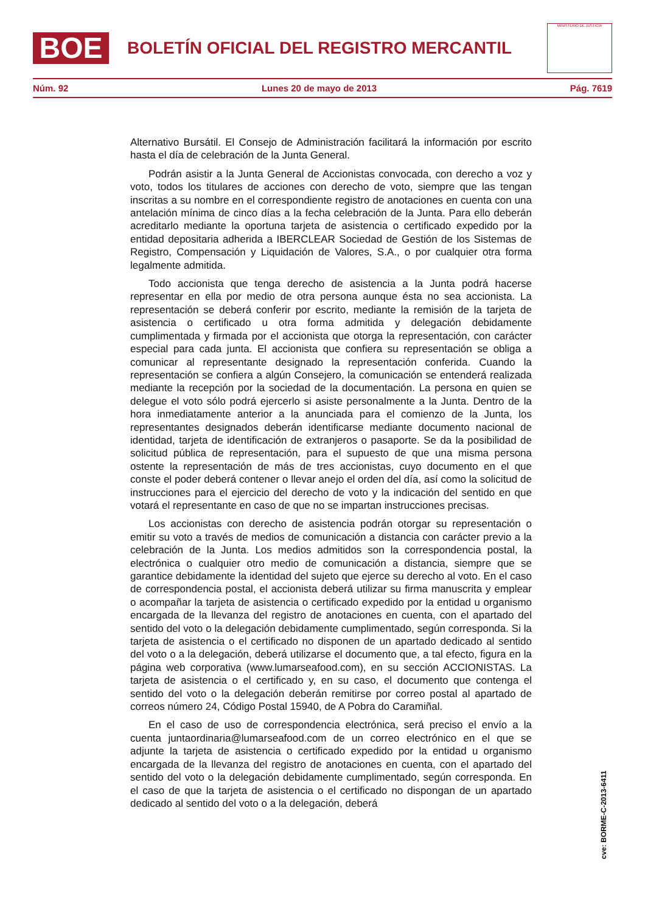BOE
BOLETÍN OFICIAL DEL REGISTRO MERCANTIL
MINISTERIO DE JUSTICIA
Núm. 92 Lunes 20 de mayo de 2013 Pág. 7619
Alternativo Bursátil. El Consejo de Administración facilitará la información por escrito hasta el día de celebración de la Junta General.
Podrán asistir a la Junta General de Accionistas convocada, con derecho a voz y voto, todos los titulares de acciones con derecho de voto, siempre que las tengan inscritas a su nombre en el correspondiente registro de anotaciones en cuenta con una antelación mínima de cinco días a la fecha celebración de la Junta. Para ello deberán acreditarlo mediante la oportuna tarjeta de asistencia o certificado expedido por la entidad depositaria adherida a IBERCLEAR Sociedad de Gestión de los Sistemas de Registro, Compensación y Liquidación de Valores, S.A., o por cualquier otra forma legalmente admitida.
Todo accionista que tenga derecho de asistencia a la Junta podrá hacerse representar en ella por medio de otra persona aunque ésta no sea accionista. La representación se deberá conferir por escrito, mediante la remisión de la tarjeta de asistencia o certificado u otra forma admitida y delegación debidamente cumplimentada y firmada por el accionista que otorga la representación, con carácter especial para cada junta. El accionista que confiera su representación se obliga a comunicar al representante designado la representación conferida. Cuando la representación se confiera a algún Consejero, la comunicación se entenderá realizada mediante la recepción por la sociedad de la documentación. La persona en quien se delegue el voto sólo podrá ejercerlo si asiste personalmente a la Junta. Dentro de la hora inmediatamente anterior a la anunciada para el comienzo de la Junta, los representantes designados deberán identificarse mediante documento nacional de identidad, tarjeta de identificación de extranjeros o pasaporte. Se da la posibilidad de solicitud pública de representación, para el supuesto de que una misma persona ostente la representación de más de tres accionistas, cuyo documento en el que conste el poder deberá contener o llevar anejo el orden del día, así como la solicitud de instrucciones para el ejercicio del derecho de voto y la indicación del sentido en que votará el representante en caso de que no se impartan instrucciones precisas.
Los accionistas con derecho de asistencia podrán otorgar su representación o emitir su voto a través de medios de comunicación a distancia con carácter previo a la celebración de la Junta. Los medios admitidos son la correspondencia postal, la electrónica o cualquier otro medio de comunicación a distancia, siempre que se garantice debidamente la identidad del sujeto que ejerce su derecho al voto. En el caso de correspondencia postal, el accionista deberá utilizar su firma manuscrita y emplear o acompañar la tarjeta de asistencia o certificado expedido por la entidad u organismo encargada de la llevanza del registro de anotaciones en cuenta, con el apartado del sentido del voto o la delegación debidamente cumplimentado, según corresponda. Si la tarjeta de asistencia o el certificado no disponen de un apartado dedicado al sentido del voto o a la delegación, deberá utilizarse el documento que, a tal efecto, figura en la página web corporativa (www.lumarseafood.com), en su sección ACCIONISTAS. La tarjeta de asistencia o el certificado y, en su caso, el documento que contenga el sentido del voto o la delegación deberán remitirse por correo postal al apartado de correos número 24, Código Postal 15940, de A Pobra do Caramiñal.
En el caso de uso de correspondencia electrónica, será preciso el envío a la cuenta juntaordinaria@lumarseafood.com de un correo electrónico en el que se adjunte la tarjeta de asistencia o certificado expedido por la entidad u organismo encargada de la llevanza del registro de anotaciones en cuenta, con el apartado del sentido del voto o la delegación debidamente cumplimentado, según corresponda. En el caso de que la tarjeta de asistencia o el certificado no dispongan de un apartado dedicado al sentido del voto o a la delegación, deberá
cve: BORME-C-2013-6411